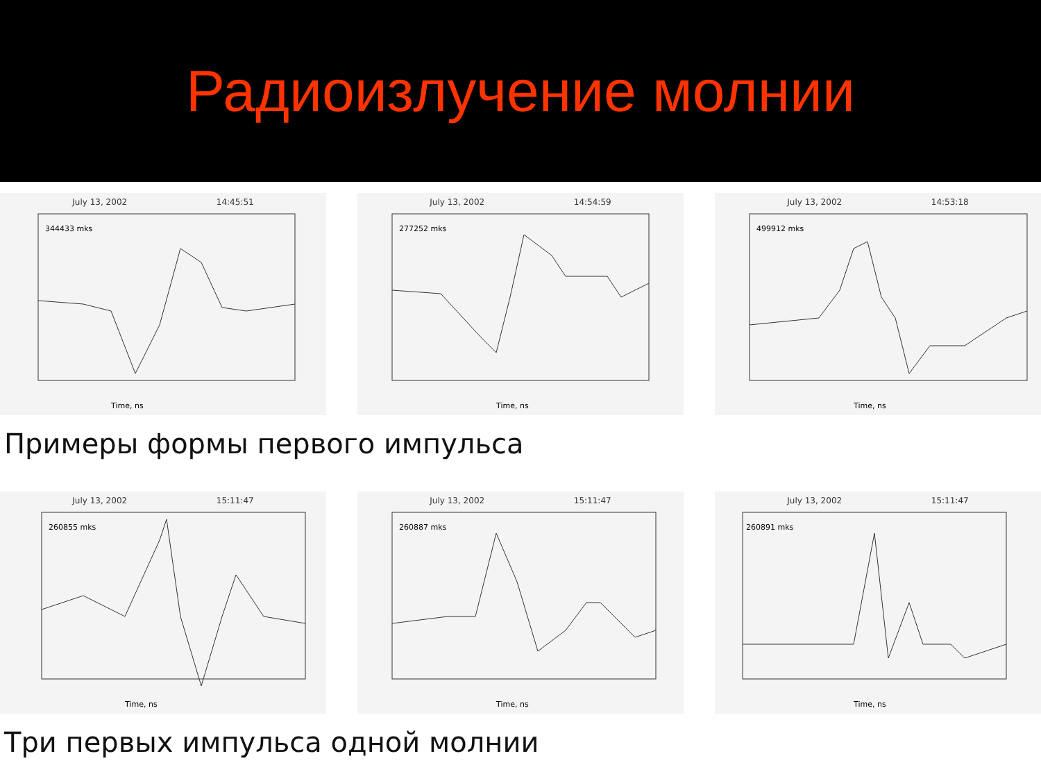Радиоизлучение молнии
July 13, 2002 14:45:51
344433 mks
Time, ns
July 13, 2002 14:54:59
277252 mks
Time, ns
July 13, 2002 14:53:18
499912 mks
Time, ns
Примеры формы первого импульса
July 13, 2002 15:11:47
260855 mks
Time, ns
July 13, 2002 15:11:47
260887 mks
Time, ns
July 13, 2002 15:11:47
260891 mks
Time, ns
Три первых импульса одной молнии